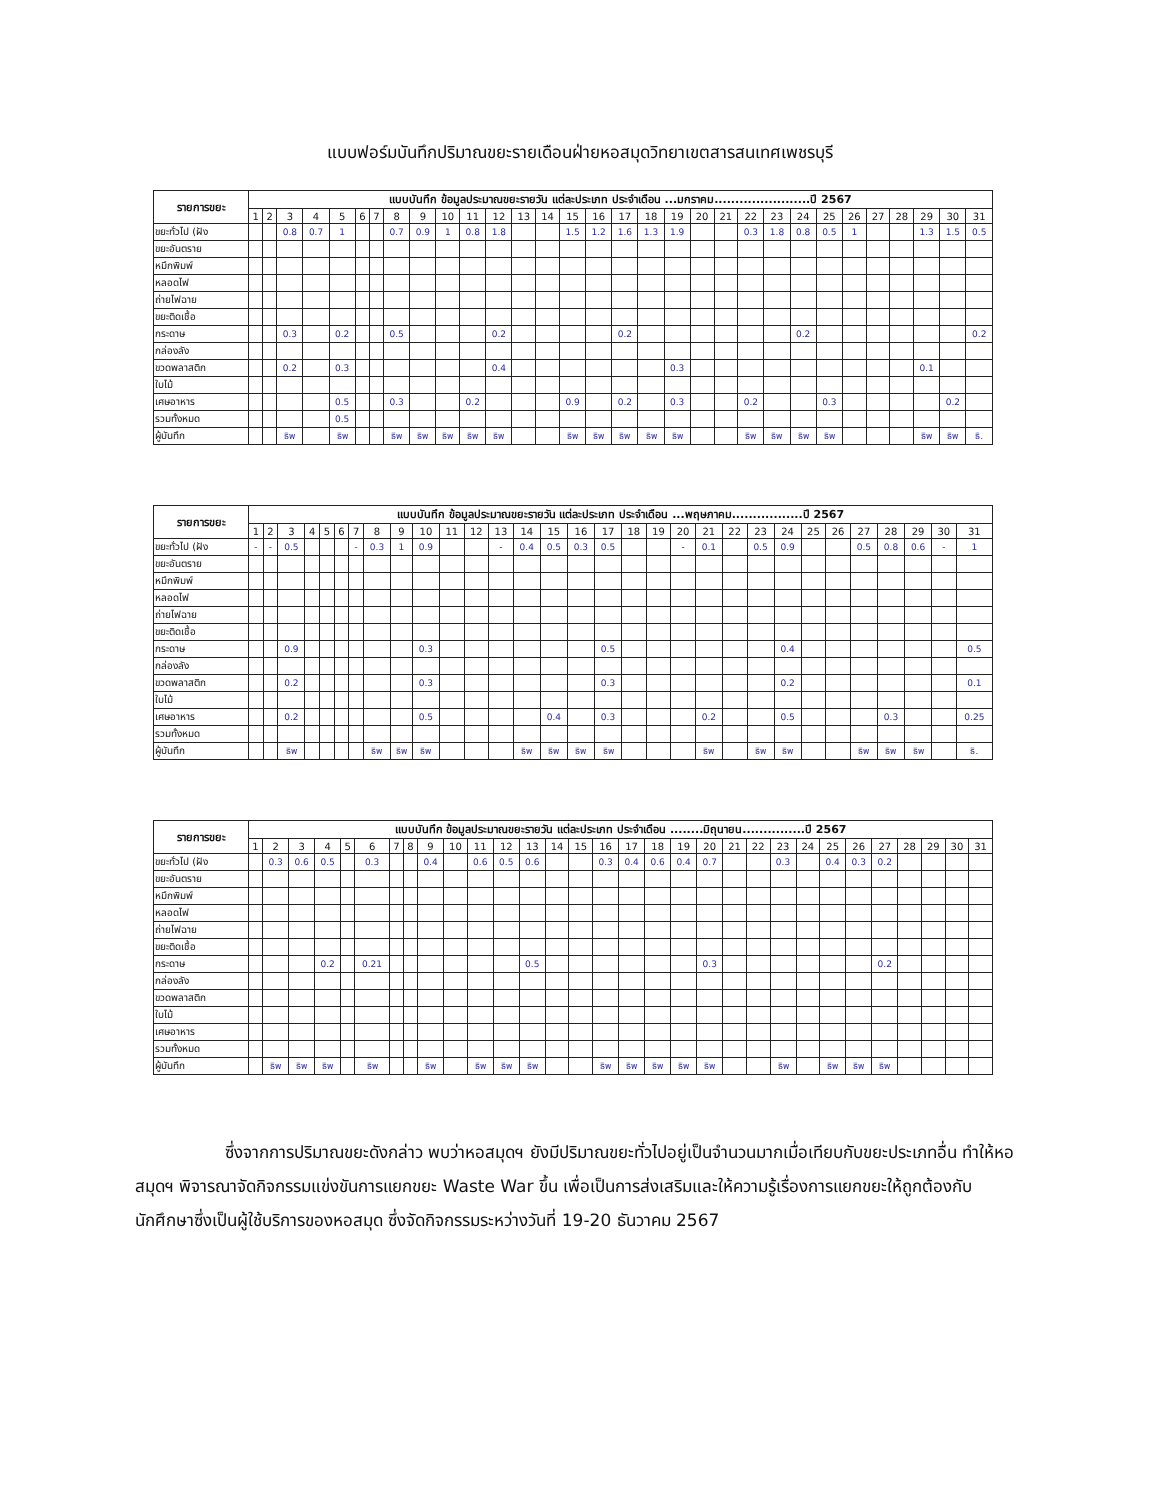แบบฟอร์มบันทึกปริมาณขยะรายเดือนฝ่ายหอสมุดวิทยาเขตสารสนเทศเพชรบุรี
| รายการขยะ | แบบบันทึก ข้อมูลประมาณขยะรายวัน แต่ละประเภท ประจำเดือน ...มกราคม.......................ปี 2567 | | | | | | | | | | | | | | | | | | | | | | | | | | | | | | |
| --- | --- | --- | --- | --- | --- | --- | --- | --- | --- | --- | --- | --- | --- | --- | --- | --- | --- | --- | --- | --- | --- | --- | --- | --- | --- | --- | --- | --- | --- | --- | --- |
| | 1 | 2 | 3 | 4 | 5 | 6 | 7 | 8 | 9 | 10 | 11 | 12 | 13 | 14 | 15 | 16 | 17 | 18 | 19 | 20 | 21 | 22 | 23 | 24 | 25 | 26 | 27 | 28 | 29 | 30 | 31 |
| ขยะทั่วไป (ฝัง | | | 0.8 | 0.7 | 1 | | | 0.7 | 0.9 | 1 | 0.8 | 1.8 | | | 1.5 | 1.2 | 1.6 | 1.3 | 1.9 | | | 0.3 | 1.8 | 0.8 | 0.5 | 1 | | | 1.3 | 1.5 | 0.5 |
| ขยะอันตราย | | | | | | | | | | | | | | | | | | | | | | | | | | | | | | | |
| หมึกพิมพ์ | | | | | | | | | | | | | | | | | | | | | | | | | | | | | | | |
| หลอดไฟ | | | | | | | | | | | | | | | | | | | | | | | | | | | | | | | |
| ถ่ายไฟฉาย | | | | | | | | | | | | | | | | | | | | | | | | | | | | | | | |
| ขยะติดเชื้อ | | | | | | | | | | | | | | | | | | | | | | | | | | | | | | | |
| กระดาษ | | | 0.3 | | 0.2 | | | 0.5 | | | | 0.2 | | | | | 0.2 | | | | | | | 0.2 | | | | | | | 0.2 |
| กล่องลัง | | | | | | | | | | | | | | | | | | | | | | | | | | | | | | | |
| ขวดพลาสติก | | | 0.2 | | 0.3 | | | | | | | 0.4 | | | | | | | 0.3 | | | | | | | | | | 0.1 | | |
| ใบไม้ | | | | | | | | | | | | | | | | | | | | | | | | | | | | | | | |
| เศษอาหาร | | | | | 0.5 | | | 0.3 | | | 0.2 | | | | 0.9 | | 0.2 | | 0.3 | | | 0.2 | | | 0.3 | | | | | 0.2 | |
| รวมทั้งหมด | | | | | 0.5 | | | | | | | | | | | | | | | | | | | | | | | | | | |
| ผู้บันทึก | | | ธิพ | | ธิพ | | | ธิพ | ธิพ | ธิพ | ธิพ | ธิพ | | | ธิพ | ธิพ | ธิพ | ธิพ | ธิพ | | | ธิพ | ธิพ | ธิพ | ธิพ | | | | ธิพ | ธิพ | ธิ. |
| รายการขยะ | แบบบันทึก ข้อมูลประมาณขยะรายวัน แต่ละประเภท ประจำเดือน ...พฤษภาคม.................ปี 2567 | | | | | | | | | | | | | | | | | | | | | | | | | | | | | | |
| --- | --- | --- | --- | --- | --- | --- | --- | --- | --- | --- | --- | --- | --- | --- | --- | --- | --- | --- | --- | --- | --- | --- | --- | --- | --- | --- | --- | --- | --- | --- | --- |
| | 1 | 2 | 3 | 4 | 5 | 6 | 7 | 8 | 9 | 10 | 11 | 12 | 13 | 14 | 15 | 16 | 17 | 18 | 19 | 20 | 21 | 22 | 23 | 24 | 25 | 26 | 27 | 28 | 29 | 30 | 31 |
| ขยะทั่วไป (ฝัง | - | - | 0.5 | | | | - | 0.3 | 1 | 0.9 | | | - | 0.4 | 0.5 | 0.3 | 0.5 | | | - | 0.1 | | 0.5 | 0.9 | | | 0.5 | 0.8 | 0.6 | - | 1 |
| ขยะอันตราย | | | | | | | | | | | | | | | | | | | | | | | | | | | | | | | |
| หมึกพิมพ์ | | | | | | | | | | | | | | | | | | | | | | | | | | | | | | | |
| หลอดไฟ | | | | | | | | | | | | | | | | | | | | | | | | | | | | | | | |
| ถ่ายไฟฉาย | | | | | | | | | | | | | | | | | | | | | | | | | | | | | | | |
| ขยะติดเชื้อ | | | | | | | | | | | | | | | | | | | | | | | | | | | | | | | |
| กระดาษ | | | 0.9 | | | | | | | 0.3 | | | | | | | 0.5 | | | | | | | 0.4 | | | | | | | 0.5 |
| กล่องลัง | | | | | | | | | | | | | | | | | | | | | | | | | | | | | | | |
| ขวดพลาสติก | | | 0.2 | | | | | | | 0.3 | | | | | | | 0.3 | | | | | | | 0.2 | | | | | | | 0.1 |
| ใบไม้ | | | | | | | | | | | | | | | | | | | | | | | | | | | | | | | |
| เศษอาหาร | | | 0.2 | | | | | | | 0.5 | | | | | 0.4 | | 0.3 | | | | 0.2 | | | 0.5 | | | | 0.3 | | | 0.25 |
| รวมทั้งหมด | | | | | | | | | | | | | | | | | | | | | | | | | | | | | | | |
| ผู้บันทึก | | | ธิพ | | | | | ธิพ | ธิพ | ธิพ | | | | ธิพ | ธิพ | ธิพ | ธิพ | | | | ธิพ | | ธิพ | ธิพ | | | ธิพ | ธิพ | ธิพ | | ธิ. |
| รายการขยะ | แบบบันทึก ข้อมูลประมาณขยะรายวัน แต่ละประเภท ประจำเดือน ........มิถุนายน...............ปี 2567 | | | | | | | | | | | | | | | | | | | | | | | | | | | | | | |
| --- | --- | --- | --- | --- | --- | --- | --- | --- | --- | --- | --- | --- | --- | --- | --- | --- | --- | --- | --- | --- | --- | --- | --- | --- | --- | --- | --- | --- | --- | --- | --- |
| | 1 | 2 | 3 | 4 | 5 | 6 | 7 | 8 | 9 | 10 | 11 | 12 | 13 | 14 | 15 | 16 | 17 | 18 | 19 | 20 | 21 | 22 | 23 | 24 | 25 | 26 | 27 | 28 | 29 | 30 | 31 |
| ขยะทั่วไป (ฝัง | | 0.3 | 0.6 | 0.5 | | 0.3 | | | 0.4 | | 0.6 | 0.5 | 0.6 | | | 0.3 | 0.4 | 0.6 | 0.4 | 0.7 | | | 0.3 | | 0.4 | 0.3 | 0.2 | | | | |
| ขยะอันตราย | | | | | | | | | | | | | | | | | | | | | | | | | | | | | | | |
| หมึกพิมพ์ | | | | | | | | | | | | | | | | | | | | | | | | | | | | | | | |
| หลอดไฟ | | | | | | | | | | | | | | | | | | | | | | | | | | | | | | | |
| ถ่ายไฟฉาย | | | | | | | | | | | | | | | | | | | | | | | | | | | | | | | |
| ขยะติดเชื้อ | | | | | | | | | | | | | | | | | | | | | | | | | | | | | | | |
| กระดาษ | | | | 0.2 | | 0.21 | | | | | | | 0.5 | | | | | | | 0.3 | | | | | | | 0.2 | | | | |
| กล่องลัง | | | | | | | | | | | | | | | | | | | | | | | | | | | | | | | |
| ขวดพลาสติก | | | | | | | | | | | | | | | | | | | | | | | | | | | | | | | |
| ใบไม้ | | | | | | | | | | | | | | | | | | | | | | | | | | | | | | | |
| เศษอาหาร | | | | | | | | | | | | | | | | | | | | | | | | | | | | | | | |
| รวมทั้งหมด | | | | | | | | | | | | | | | | | | | | | | | | | | | | | | | |
| ผู้บันทึก | | ธิพ | ธิพ | ธิพ | | ธิพ | | | ธิพ | | ธิพ | ธิพ | ธิพ | | | ธิพ | ธิพ | ธิพ | ธิพ | ธิพ | | | ธิพ | | ธิพ | ธิพ | ธิพ | | | | |
ซึ่งจากการปริมาณขยะดังกล่าว พบว่าหอสมุดฯ ยังมีปริมาณขยะทั่วไปอยู่เป็นจำนวนมากเมื่อเทียบกับขยะประเภทอื่น ทำให้หอสมุดฯ พิจารณาจัดกิจกรรมแข่งขันการแยกขยะ Waste War ขึ้น เพื่อเป็นการส่งเสริมและให้ความรู้เรื่องการแยกขยะให้ถูกต้องกับนักศึกษาซึ่งเป็นผู้ใช้บริการของหอสมุด ซึ่งจัดกิจกรรมระหว่างวันที่ 19-20 ธันวาคม 2567